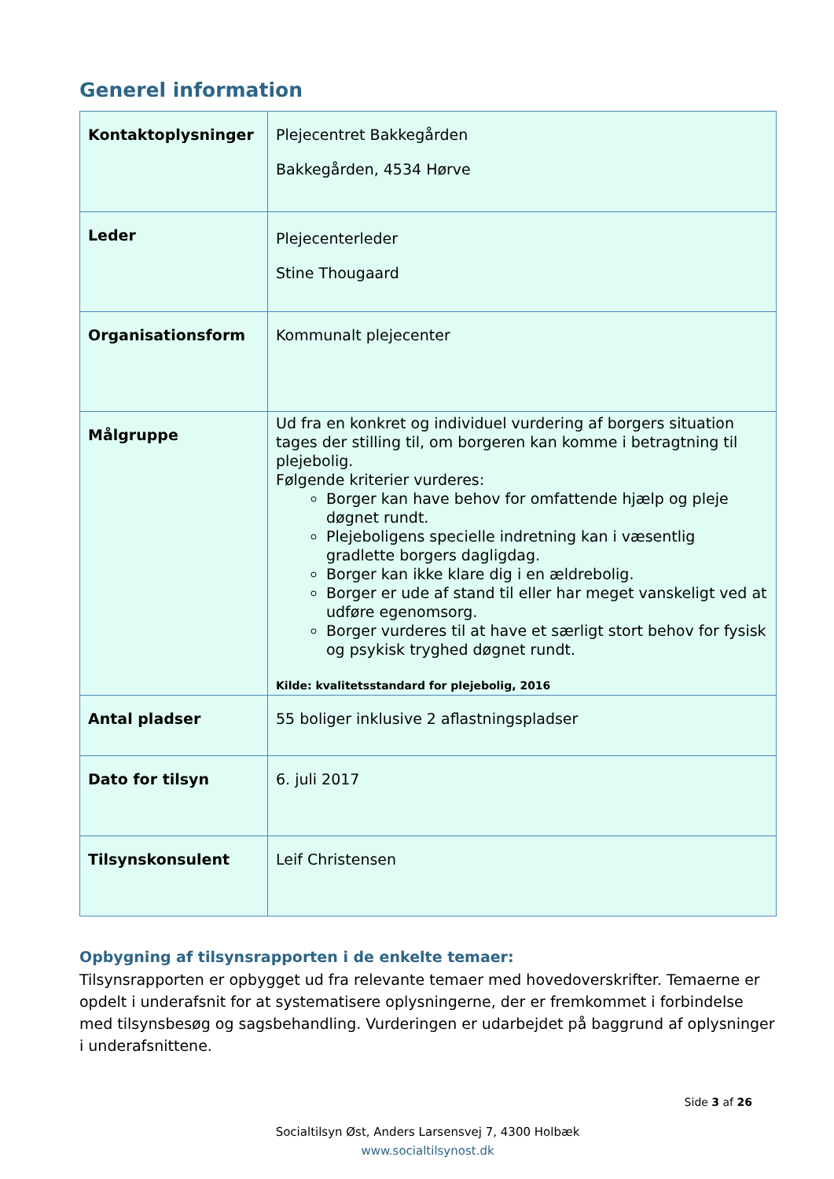Generel information
| Kontaktoplysninger | Plejecentret Bakkegården Bakkegården, 4534 Hørve |
| Leder | Plejecenterleder Stine Thougaard |
| Organisationsform | Kommunalt plejecenter |
| Målgruppe | Ud fra en konkret og individuel vurdering af borgers situation tages der stilling til, om borgeren kan komme i betragtning til plejebolig. Følgende kriterier vurderes: Borger kan have behov for omfattende hjælp og pleje døgnet rundt. Plejeboligens specielle indretning kan i væsentlig gradlette borgers dagligdag. Borger kan ikke klare dig i en ældrebolig. Borger er ude af stand til eller har meget vanskeligt ved at udføre egenomsorg. Borger vurderes til at have et særligt stort behov for fysisk og psykisk tryghed døgnet rundt. Kilde: kvalitetsstandard for plejebolig, 2016 |
| Antal pladser | 55 boliger inklusive 2 aflastningspladser |
| Dato for tilsyn | 6. juli 2017 |
| Tilsynskonsulent | Leif Christensen |
Opbygning af tilsynsrapporten i de enkelte temaer:
Tilsynsrapporten er opbygget ud fra relevante temaer med hovedoverskrifter. Temaerne er opdelt i underafsnit for at systematisere oplysningerne, der er fremkommet i forbindelse med tilsynsbesøg og sagsbehandling. Vurderingen er udarbejdet på baggrund af oplysninger i underafsnittene.
Side 3 af 26
Socialtilsyn Øst, Anders Larsensvej 7, 4300 Holbæk
www.socialtilsynost.dk